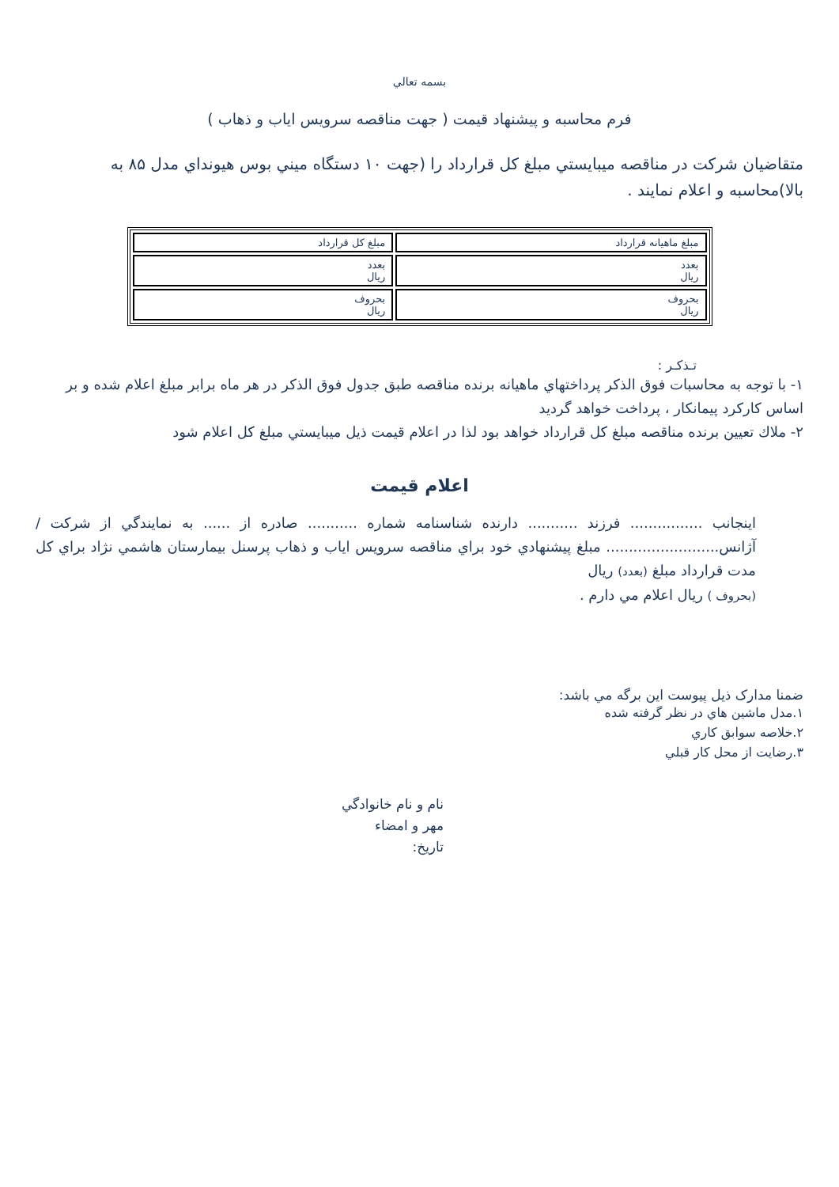بسمه تعالي
فرم محاسبه و پيشنهاد قيمت ( جهت مناقصه سرويس اياب و ذهاب )
متقاضيان شركت در مناقصه ميبايستي مبلغ كل قرارداد را (جهت ۱۰ دستگاه ميني بوس هيونداي مدل ۸۵ به بالا)محاسبه و اعلام نمايند .
| مبلغ ماهيانه قرارداد | مبلغ كل قرارداد |
| --- | --- |
| بعدد ريال | بعدد ريال |
| بحروف ريال | بحروف ريال |
تـذكـر :
۱- با توجه به محاسبات فوق الذكر پرداختهاي ماهيانه برنده مناقصه طبق جدول فوق الذكر در هر ماه برابر مبلغ اعلام شده و بر اساس كاركرد پيمانكار ، پرداخت خواهد گرديد
۲- ملاك تعيين برنده مناقصه مبلغ كل قرارداد خواهد بود لذا در اعلام قيمت ذيل ميبايستي مبلغ كل اعلام شود
اعلام قيمت
اينجانب ................ فرزند ........... دارنده شناسنامه شماره ........... صادره از ...... به نمايندگي از شركت /آژانس......................... مبلغ پيشنهادي خود براي مناقصه سرويس اياب و ذهاب پرسنل بيمارستان هاشمي نژاد براي كل مدت قرارداد مبلغ (بعدد) ريال
(بحروف ) ريال اعلام مي دارم .
ضمنا مدارک ذيل پيوست اين برگه مي باشد:
۱.مدل ماشين هاي در نظر گرفته شده
۲.خلاصه سوابق كاري
۳.رضايت از محل كار قبلي
نام و نام خانوادگي
مهر و امضاء
تاريخ: